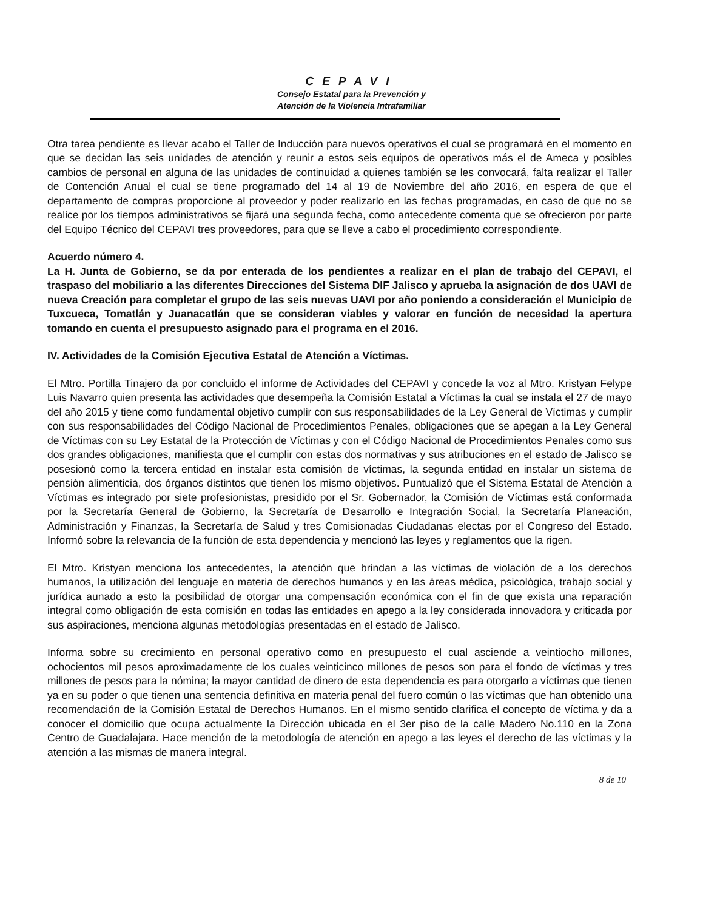CEPAVI
Consejo Estatal para la Prevención y
Atención de la Violencia Intrafamiliar
Otra tarea pendiente es llevar acabo el Taller de Inducción para nuevos operativos el cual se programará en el momento en que se decidan las seis unidades de atención y reunir a estos seis equipos de operativos más el de Ameca y posibles cambios de personal en alguna de las unidades de continuidad a quienes también se les convocará, falta realizar el Taller de Contención Anual el cual se tiene programado del 14 al 19 de Noviembre del año 2016, en espera de que el departamento de compras proporcione al proveedor y poder realizarlo en las fechas programadas, en caso de que no se realice por los tiempos administrativos se fijará una segunda fecha, como antecedente comenta que se ofrecieron por parte del Equipo Técnico del CEPAVI tres proveedores, para que se lleve a cabo el procedimiento correspondiente.
Acuerdo número 4.
La H. Junta de Gobierno, se da por enterada de los pendientes a realizar en el plan de trabajo del CEPAVI, el traspaso del mobiliario a las diferentes Direcciones del Sistema DIF Jalisco y aprueba la asignación de dos UAVI de nueva Creación para completar el grupo de las seis nuevas UAVI por año poniendo a consideración el Municipio de Tuxcueca, Tomatlán y Juanacatlán que se consideran viables y valorar en función de necesidad la apertura tomando en cuenta el presupuesto asignado para el programa en el 2016.
IV. Actividades de la Comisión Ejecutiva Estatal de Atención a Víctimas.
El Mtro. Portilla Tinajero da por concluido el informe de Actividades del CEPAVI y concede la voz al Mtro. Kristyan Felype Luis Navarro quien presenta las actividades que desempeña la Comisión Estatal a Víctimas la cual se instala el 27 de mayo del año 2015 y tiene como fundamental objetivo cumplir con sus responsabilidades de la Ley General de Víctimas y cumplir con sus responsabilidades del Código Nacional de Procedimientos Penales, obligaciones que se apegan a la Ley General de Víctimas con su Ley Estatal de la Protección de Víctimas y con el Código Nacional de Procedimientos Penales como sus dos grandes obligaciones, manifiesta que el cumplir con estas dos normativas y sus atribuciones en el estado de Jalisco se posesionó como la tercera entidad en instalar esta comisión de víctimas, la segunda entidad en instalar un sistema de pensión alimenticia, dos órganos distintos que tienen los mismo objetivos. Puntualizó que el Sistema Estatal de Atención a Víctimas es integrado por siete profesionistas, presidido por el Sr. Gobernador, la Comisión de Víctimas está conformada por la Secretaría General de Gobierno, la Secretaría de Desarrollo e Integración Social, la Secretaría Planeación, Administración y Finanzas, la Secretaría de Salud y tres Comisionadas Ciudadanas electas por el Congreso del Estado. Informó sobre la relevancia de la función de esta dependencia y mencionó las leyes y reglamentos que la rigen.
El Mtro. Kristyan menciona los antecedentes, la atención que brindan a las víctimas de violación de a los derechos humanos, la utilización del lenguaje en materia de derechos humanos y en las áreas médica, psicológica, trabajo social y jurídica aunado a esto la posibilidad de otorgar una compensación económica con el fin de que exista una reparación integral como obligación de esta comisión en todas las entidades en apego a la ley considerada innovadora y criticada por sus aspiraciones, menciona algunas metodologías presentadas en el estado de Jalisco.
Informa sobre su crecimiento en personal operativo como en presupuesto el cual asciende a veintiocho millones, ochocientos mil pesos aproximadamente de los cuales veinticinco millones de pesos son para el fondo de víctimas y tres millones de pesos para la nómina; la mayor cantidad de dinero de esta dependencia es para otorgarlo a víctimas que tienen ya en su poder o que tienen una sentencia definitiva en materia penal del fuero común o las víctimas que han obtenido una recomendación de la Comisión Estatal de Derechos Humanos. En el mismo sentido clarifica el concepto de víctima y da a conocer el domicilio que ocupa actualmente la Dirección ubicada en el 3er piso de la calle Madero No.110 en la Zona Centro de Guadalajara. Hace mención de la metodología de atención en apego a las leyes el derecho de las víctimas y la atención a las mismas de manera integral.
8 de 10